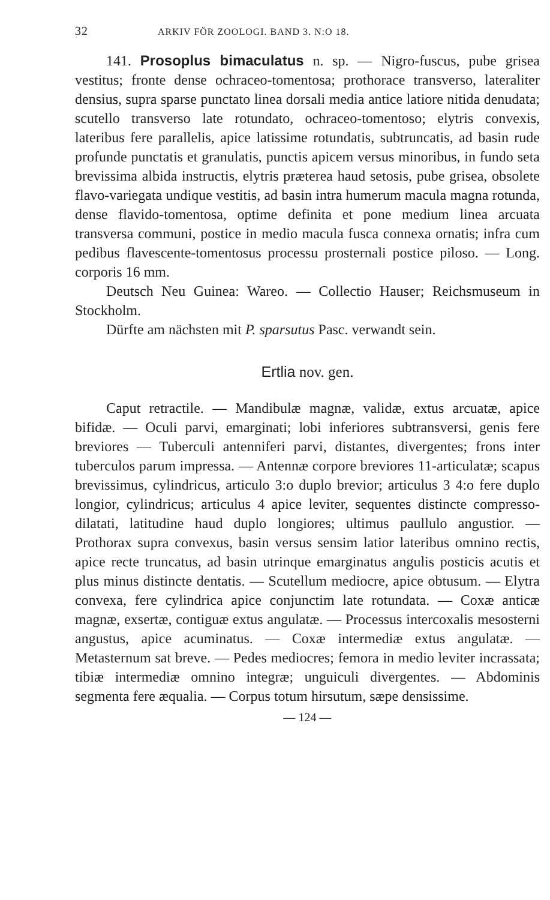32 ARKIV FÖR ZOOLOGI. BAND 3. N:O 18.
141. Prosoplus bimaculatus n. sp. — Nigro-fuscus, pube grisea vestitus; fronte dense ochraceo-tomentosa; prothorace transverso, lateraliter densius, supra sparse punctato linea dorsali media antice latiore nitida denudata; scutello transverso late rotundato, ochraceo-tomentoso; elytris convexis, lateribus fere parallelis, apice latissime rotundatis, subtruncatis, ad basin rude profunde punctatis et granulatis, punctis apicem versus minoribus, in fundo seta brevissima albida instructis, elytris præterea haud setosis, pube grisea, obsolete flavo-variegata undique vestitis, ad basin intra humerum macula magna rotunda, dense flavido-tomentosa, optime definita et pone medium linea arcuata transversa communi, postice in medio macula fusca connexa ornatis; infra cum pedibus flavescente-tomentosus processu prosternali postice piloso. — Long. corporis 16 mm.
Deutsch Neu Guinea: Wareo. — Collectio Hauser; Reichsmuseum in Stockholm.
Dürfte am nächsten mit P. sparsutus Pasc. verwandt sein.
Ertlia nov. gen.
Caput retractile. — Mandibulæ magnæ, validæ, extus arcuatæ, apice bifidæ. — Oculi parvi, emarginati; lobi inferiores subtransversi, genis fere breviores — Tuberculi antenniferi parvi, distantes, divergentes; frons inter tuberculos parum impressa. — Antennæ corpore breviores 11-articulatæ; scapus brevissimus, cylindricus, articulo 3:o duplo brevior; articulus 3 4:o fere duplo longior, cylindricus; articulus 4 apice leviter, sequentes distincte compresso-dilatati, latitudine haud duplo longiores; ultimus paullulo angustior. — Prothorax supra convexus, basin versus sensim latior lateribus omnino rectis, apice recte truncatus, ad basin utrinque emarginatus angulis posticis acutis et plus minus distincte dentatis. — Scutellum mediocre, apice obtusum. — Elytra convexa, fere cylindrica apice conjunctim late rotundata. — Coxæ anticæ magnæ, exsertæ, contiguæ extus angulatæ. — Processus intercoxalis mesosterni angustus, apice acuminatus. — Coxæ intermediæ extus angulatæ. — Metasternum sat breve. — Pedes mediocres; femora in medio leviter incrassata; tibiæ intermediæ omnino integræ; unguiculi divergentes. — Abdominis segmenta fere æqualia. — Corpus totum hirsutum, sæpe densissime.
— 124 —